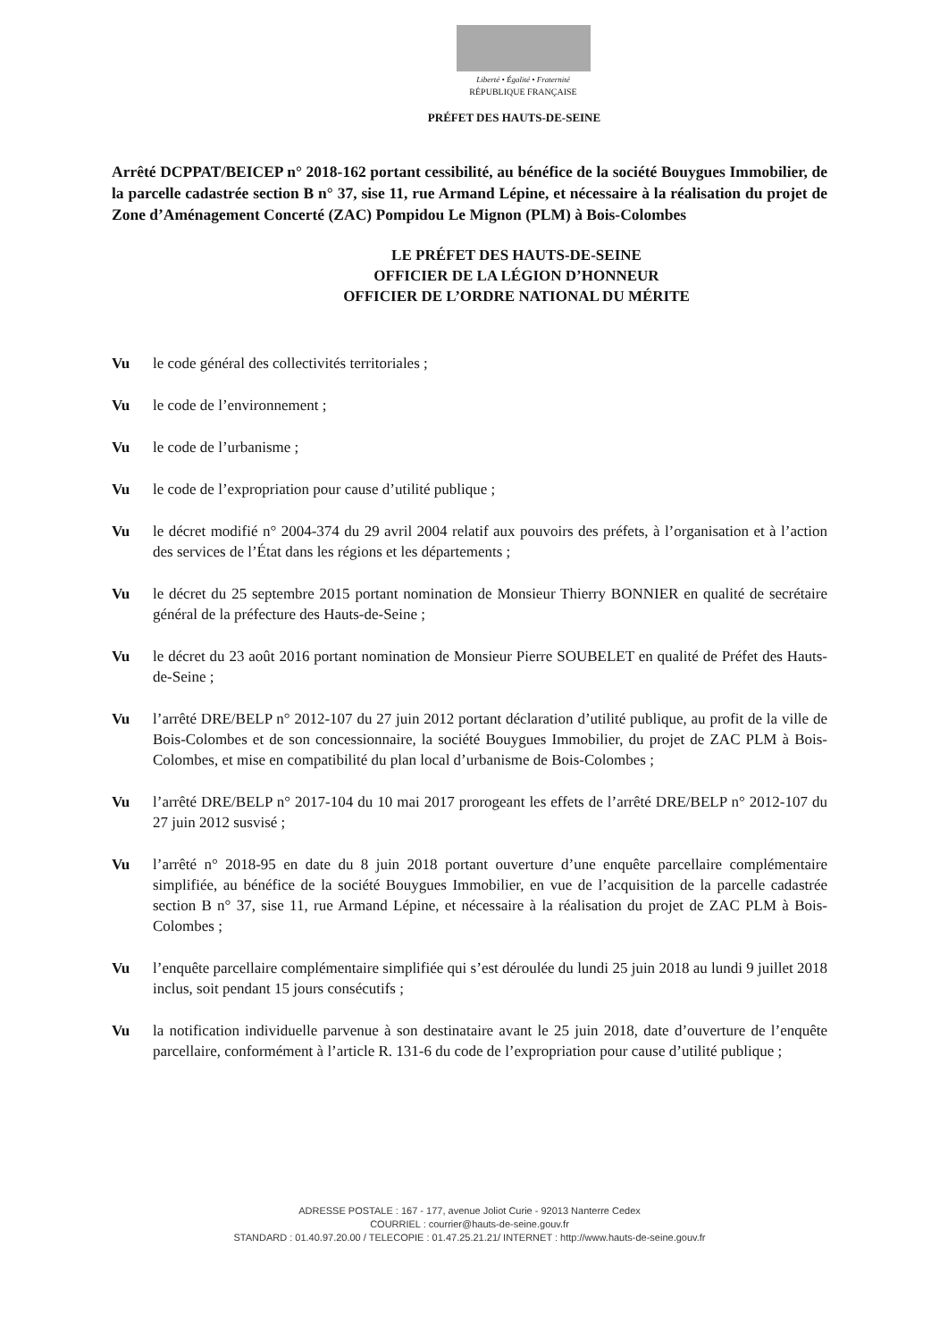Liberté • Égalité • Fraternité
RÉPUBLIQUE FRANÇAISE
PRÉFET DES HAUTS-DE-SEINE
Arrêté DCPPAT/BEICEP n° 2018-162 portant cessibilité, au bénéfice de la société Bouygues Immobilier, de la parcelle cadastrée section B n° 37, sise 11, rue Armand Lépine, et nécessaire à la réalisation du projet de Zone d’Aménagement Concerté (ZAC) Pompidou Le Mignon (PLM) à Bois-Colombes
LE PRÉFET DES HAUTS-DE-SEINE
OFFICIER DE LA LÉGION D’HONNEUR
OFFICIER DE L’ORDRE NATIONAL DU MÉRITE
Vu le code général des collectivités territoriales ;
Vu le code de l’environnement ;
Vu le code de l’urbanisme ;
Vu le code de l’expropriation pour cause d’utilité publique ;
Vu le décret modifié n° 2004-374 du 29 avril 2004 relatif aux pouvoirs des préfets, à l’organisation et à l’action des services de l’État dans les régions et les départements ;
Vu le décret du 25 septembre 2015 portant nomination de Monsieur Thierry BONNIER en qualité de secrétaire général de la préfecture des Hauts-de-Seine ;
Vu le décret du 23 août 2016 portant nomination de Monsieur Pierre SOUBELET en qualité de Préfet des Hauts-de-Seine ;
Vu l’arrêté DRE/BELP n° 2012-107 du 27 juin 2012 portant déclaration d’utilité publique, au profit de la ville de Bois-Colombes et de son concessionnaire, la société Bouygues Immobilier, du projet de ZAC PLM à Bois-Colombes, et mise en compatibilité du plan local d’urbanisme de Bois-Colombes ;
Vu l’arrêté DRE/BELP n° 2017-104 du 10 mai 2017 prorogeant les effets de l’arrêté DRE/BELP n° 2012-107 du 27 juin 2012 susvisé ;
Vu l’arrêté n° 2018-95 en date du 8 juin 2018 portant ouverture d’une enquête parcellaire complémentaire simplifiée, au bénéfice de la société Bouygues Immobilier, en vue de l’acquisition de la parcelle cadastrée section B n° 37, sise 11, rue Armand Lépine, et nécessaire à la réalisation du projet de ZAC PLM à Bois-Colombes ;
Vu l’enquête parcellaire complémentaire simplifiée qui s’est déroulée du lundi 25 juin 2018 au lundi 9 juillet 2018 inclus, soit pendant 15 jours consécutifs ;
Vu la notification individuelle parvenue à son destinataire avant le 25 juin 2018, date d’ouverture de l’enquête parcellaire, conformément à l’article R. 131-6 du code de l’expropriation pour cause d’utilité publique ;
ADRESSE POSTALE : 167 - 177, avenue Joliot Curie - 92013 Nanterre Cedex
COURRIEL : courrier@hauts-de-seine.gouv.fr
STANDARD : 01.40.97.20.00 / TELECOPIE : 01.47.25.21.21/ INTERNET : http://www.hauts-de-seine.gouv.fr